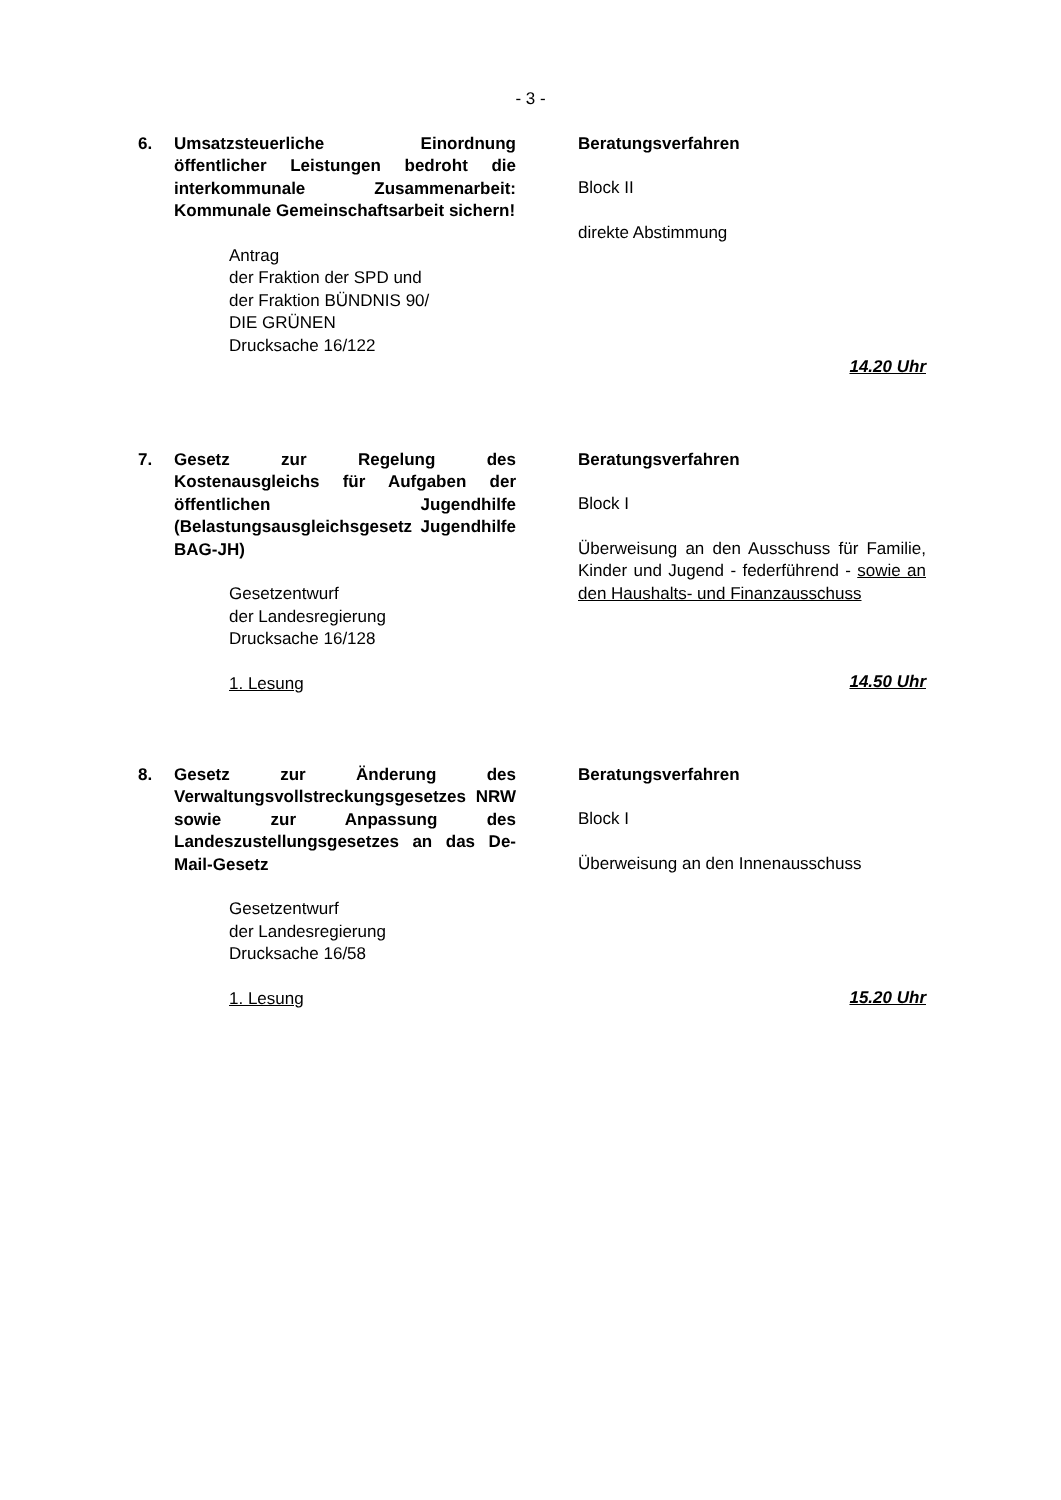- 3 -
6. Umsatzsteuerliche Einordnung öffentlicher Leistungen bedroht die interkommunale Zusammenarbeit: Kommunale Gemeinschaftsarbeit sichern!
Antrag
der Fraktion der SPD und
der Fraktion BÜNDNIS 90/
DIE GRÜNEN
Drucksache 16/122
Beratungsverfahren
Block II
direkte Abstimmung
14.20 Uhr
7. Gesetz zur Regelung des Kostenausgleichs für Aufgaben der öffentlichen Jugendhilfe (Belastungsausgleichsgesetz Jugendhilfe BAG-JH)
Gesetzentwurf
der Landesregierung
Drucksache 16/128
1. Lesung
Beratungsverfahren
Block I
Überweisung an den Ausschuss für Familie, Kinder und Jugend - federführend - sowie an den Haushalts- und Finanzausschuss
14.50 Uhr
8. Gesetz zur Änderung des Verwaltungsvollstreckungsgesetzes NRW sowie zur Anpassung des Landeszustellungsgesetzes an das De-Mail-Gesetz
Gesetzentwurf
der Landesregierung
Drucksache 16/58
1. Lesung
Beratungsverfahren
Block I
Überweisung an den Innenausschuss
15.20 Uhr